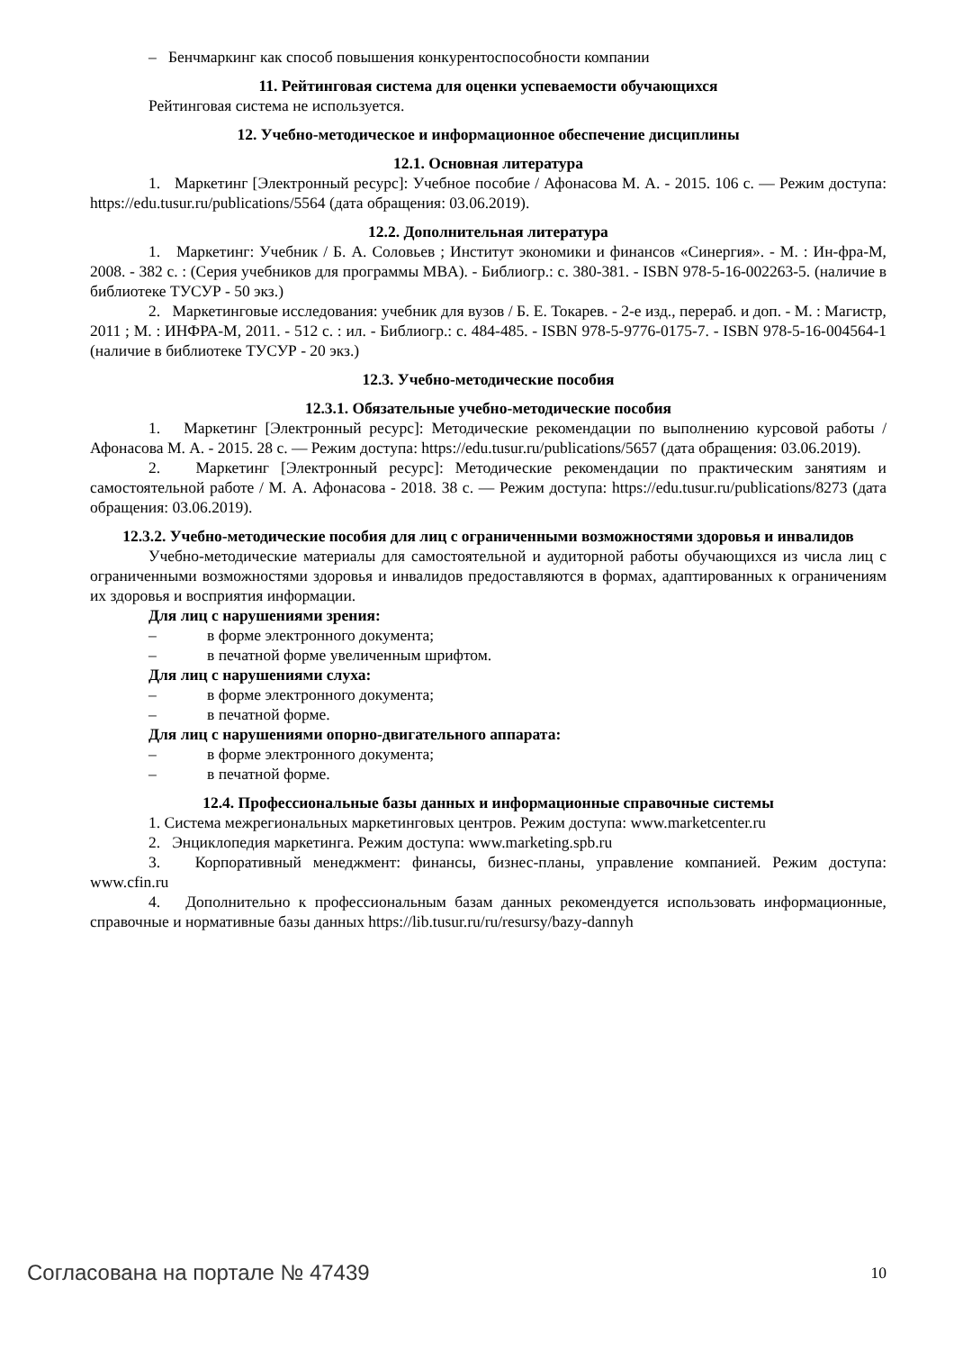– Бенчмаркинг как способ повышения конкурентоспособности компании
11. Рейтинговая система для оценки успеваемости обучающихся
Рейтинговая система не используется.
12. Учебно-методическое и информационное обеспечение дисциплины
12.1. Основная литература
1. Маркетинг [Электронный ресурс]: Учебное пособие / Афонасова М. А. - 2015. 106 с. — Режим доступа: https://edu.tusur.ru/publications/5564 (дата обращения: 03.06.2019).
12.2. Дополнительная литература
1. Маркетинг: Учебник / Б. А. Соловьев ; Институт экономики и финансов «Синергия». - М. : Ин-фра-М, 2008. - 382 с. : (Серия учебников для программы MBA). - Библиогр.: с. 380-381. - ISBN 978-5-16-002263-5. (наличие в библиотеке ТУСУР - 50 экз.)
2. Маркетинговые исследования: учебник для вузов / Б. Е. Токарев. - 2-е изд., перераб. и доп. - М. : Магистр, 2011 ; М. : ИНФРА-М, 2011. - 512 с. : ил. - Библиогр.: с. 484-485. - ISBN 978-5-9776-0175-7. - ISBN 978-5-16-004564-1 (наличие в библиотеке ТУСУР - 20 экз.)
12.3. Учебно-методические пособия
12.3.1. Обязательные учебно-методические пособия
1. Маркетинг [Электронный ресурс]: Методические рекомендации по выполнению курсовой работы / Афонасова М. А. - 2015. 28 с. — Режим доступа: https://edu.tusur.ru/publications/5657 (дата обращения: 03.06.2019).
2. Маркетинг [Электронный ресурс]: Методические рекомендации по практическим занятиям и самостоятельной работе / М. А. Афонасова - 2018. 38 с. — Режим доступа: https://edu.tusur.ru/publications/8273 (дата обращения: 03.06.2019).
12.3.2. Учебно-методические пособия для лиц с ограниченными возможностями здоровья и инвалидов
Учебно-методические материалы для самостоятельной и аудиторной работы обучающихся из числа лиц с ограниченными возможностями здоровья и инвалидов предоставляются в формах, адаптированных к ограничениям их здоровья и восприятия информации.
Для лиц с нарушениями зрения:
– в форме электронного документа;
– в печатной форме увеличенным шрифтом.
Для лиц с нарушениями слуха:
– в форме электронного документа;
– в печатной форме.
Для лиц с нарушениями опорно-двигательного аппарата:
– в форме электронного документа;
– в печатной форме.
12.4. Профессиональные базы данных и информационные справочные системы
1. Система межрегиональных маркетинговых центров. Режим доступа: www.marketcenter.ru
2. Энциклопедия маркетинга. Режим доступа: www.marketing.spb.ru
3. Корпоративный менеджмент: финансы, бизнес-планы, управление компанией. Режим доступа: www.cfin.ru
4. Дополнительно к профессиональным базам данных рекомендуется использовать информационные, справочные и нормативные базы данных https://lib.tusur.ru/ru/resursy/bazy-dannyh
Согласована на портале № 47439 10